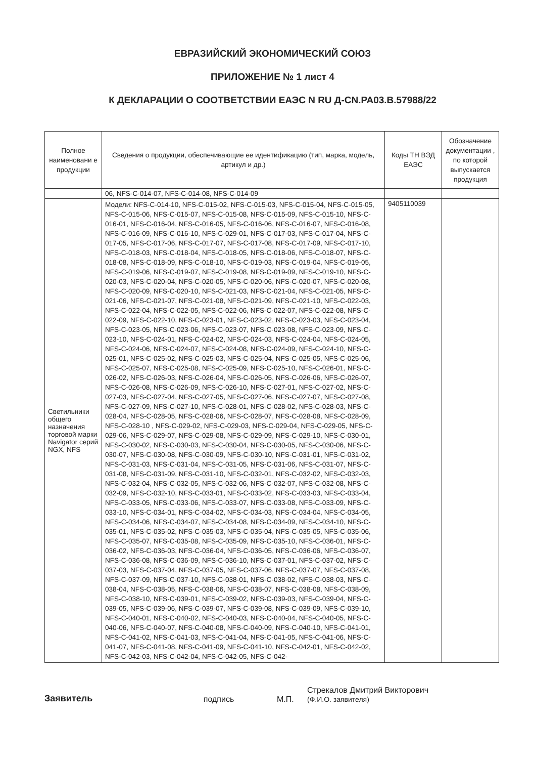ЕВРАЗИЙСКИЙ ЭКОНОМИЧЕСКИЙ СОЮЗ
ПРИЛОЖЕНИЕ № 1 лист 4
К ДЕКЛАРАЦИИ О СООТВЕТСТВИИ ЕАЭС N RU Д-CN.РА03.В.57988/22
| Полное наименовани е продукции | Сведения о продукции, обеспечивающие ее идентификацию (тип, марка, модель, артикул и др.) | Коды ТН ВЭД ЕАЭС | Обозначение документации , по которой выпускается продукция |
| --- | --- | --- | --- |
| | 06, NFS-C-014-07, NFS-C-014-08, NFS-C-014-09 | | |
| Светильники общего назначения торговой марки Navigator серий NGX, NFS | Модели: NFS-C-014-10, NFS-C-015-02, NFS-C-015-03, NFS-C-015-04, NFS-C-015-05, NFS-C-015-06, NFS-C-015-07, NFS-C-015-08, NFS-C-015-09, NFS-C-015-10, NFS-C-016-01, NFS-C-016-04, NFS-C-016-05, NFS-C-016-06, NFS-C-016-07, NFS-C-016-08, NFS-C-016-09, NFS-C-016-10, NFS-C-029-01, NFS-C-017-03, NFS-C-017-04, NFS-C-017-05, NFS-C-017-06, NFS-C-017-07, NFS-C-017-08, NFS-C-017-09, NFS-C-017-10, NFS-C-018-03, NFS-C-018-04, NFS-C-018-05, NFS-C-018-06, NFS-C-018-07, NFS-C-018-08, NFS-C-018-09, NFS-C-018-10, NFS-C-019-03, NFS-C-019-04, NFS-C-019-05, NFS-C-019-06, NFS-C-019-07, NFS-C-019-08, NFS-C-019-09, NFS-C-019-10, NFS-C-020-03, NFS-C-020-04, NFS-C-020-05, NFS-C-020-06, NFS-C-020-07, NFS-C-020-08, NFS-C-020-09, NFS-C-020-10, NFS-C-021-03, NFS-C-021-04, NFS-C-021-05, NFS-C-021-06, NFS-C-021-07, NFS-C-021-08, NFS-C-021-09, NFS-C-021-10, NFS-C-022-03, NFS-C-022-04, NFS-C-022-05, NFS-C-022-06, NFS-C-022-07, NFS-C-022-08, NFS-C-022-09, NFS-C-022-10, NFS-C-023-01, NFS-C-023-02, NFS-C-023-03, NFS-C-023-04, NFS-C-023-05, NFS-C-023-06, NFS-C-023-07, NFS-C-023-08, NFS-C-023-09, NFS-C-023-10, NFS-C-024-01, NFS-C-024-02, NFS-C-024-03, NFS-C-024-04, NFS-C-024-05, NFS-C-024-06, NFS-C-024-07, NFS-C-024-08, NFS-C-024-09, NFS-C-024-10, NFS-C-025-01, NFS-C-025-02, NFS-C-025-03, NFS-C-025-04, NFS-C-025-05, NFS-C-025-06, NFS-C-025-07, NFS-C-025-08, NFS-C-025-09, NFS-C-025-10, NFS-C-026-01, NFS-C-026-02, NFS-C-026-03, NFS-C-026-04, NFS-C-026-05, NFS-C-026-06, NFS-C-026-07, NFS-C-026-08, NFS-C-026-09, NFS-C-026-10, NFS-C-027-01, NFS-C-027-02, NFS-C-027-03, NFS-C-027-04, NFS-C-027-05, NFS-C-027-06, NFS-C-027-07, NFS-C-027-08, NFS-C-027-09, NFS-C-027-10, NFS-C-028-01, NFS-C-028-02, NFS-C-028-03, NFS-C-028-04, NFS-C-028-05, NFS-C-028-06, NFS-C-028-07, NFS-C-028-08, NFS-C-028-09, NFS-C-028-10 , NFS-C-029-02, NFS-C-029-03, NFS-C-029-04, NFS-C-029-05, NFS-C-029-06, NFS-C-029-07, NFS-C-029-08, NFS-C-029-09, NFS-C-029-10, NFS-C-030-01, NFS-C-030-02, NFS-C-030-03, NFS-C-030-04, NFS-C-030-05, NFS-C-030-06, NFS-C-030-07, NFS-C-030-08, NFS-C-030-09, NFS-C-030-10, NFS-C-031-01, NFS-C-031-02, NFS-C-031-03, NFS-C-031-04, NFS-C-031-05, NFS-C-031-06, NFS-C-031-07, NFS-C-031-08, NFS-C-031-09, NFS-C-031-10, NFS-C-032-01, NFS-C-032-02, NFS-C-032-03, NFS-C-032-04, NFS-C-032-05, NFS-C-032-06, NFS-C-032-07, NFS-C-032-08, NFS-C-032-09, NFS-C-032-10, NFS-C-033-01, NFS-C-033-02, NFS-C-033-03, NFS-C-033-04, NFS-C-033-05, NFS-C-033-06, NFS-C-033-07, NFS-C-033-08, NFS-C-033-09, NFS-C-033-10, NFS-C-034-01, NFS-C-034-02, NFS-C-034-03, NFS-C-034-04, NFS-C-034-05, NFS-C-034-06, NFS-C-034-07, NFS-C-034-08, NFS-C-034-09, NFS-C-034-10, NFS-C-035-01, NFS-C-035-02, NFS-C-035-03, NFS-C-035-04, NFS-C-035-05, NFS-C-035-06, NFS-C-035-07, NFS-C-035-08, NFS-C-035-09, NFS-C-035-10, NFS-C-036-01, NFS-C-036-02, NFS-C-036-03, NFS-C-036-04, NFS-C-036-05, NFS-C-036-06, NFS-C-036-07, NFS-C-036-08, NFS-C-036-09, NFS-C-036-10, NFS-C-037-01, NFS-C-037-02, NFS-C-037-03, NFS-C-037-04, NFS-C-037-05, NFS-C-037-06, NFS-C-037-07, NFS-C-037-08, NFS-C-037-09, NFS-C-037-10, NFS-C-038-01, NFS-C-038-02, NFS-C-038-03, NFS-C-038-04, NFS-C-038-05, NFS-C-038-06, NFS-C-038-07, NFS-C-038-08, NFS-C-038-09, NFS-C-038-10, NFS-C-039-01, NFS-C-039-02, NFS-C-039-03, NFS-C-039-04, NFS-C-039-05, NFS-C-039-06, NFS-C-039-07, NFS-C-039-08, NFS-C-039-09, NFS-C-039-10, NFS-C-040-01, NFS-C-040-02, NFS-C-040-03, NFS-C-040-04, NFS-C-040-05, NFS-C-040-06, NFS-C-040-07, NFS-C-040-08, NFS-C-040-09, NFS-C-040-10, NFS-C-041-01, NFS-C-041-02, NFS-C-041-03, NFS-C-041-04, NFS-C-041-05, NFS-C-041-06, NFS-C-041-07, NFS-C-041-08, NFS-C-041-09, NFS-C-041-10, NFS-C-042-01, NFS-C-042-02, NFS-C-042-03, NFS-C-042-04, NFS-C-042-05, NFS-C-042- | 9405110039 | |
Заявитель подпись М.П. Стрекалов Дмитрий Викторович
(Ф.И.О. заявителя)